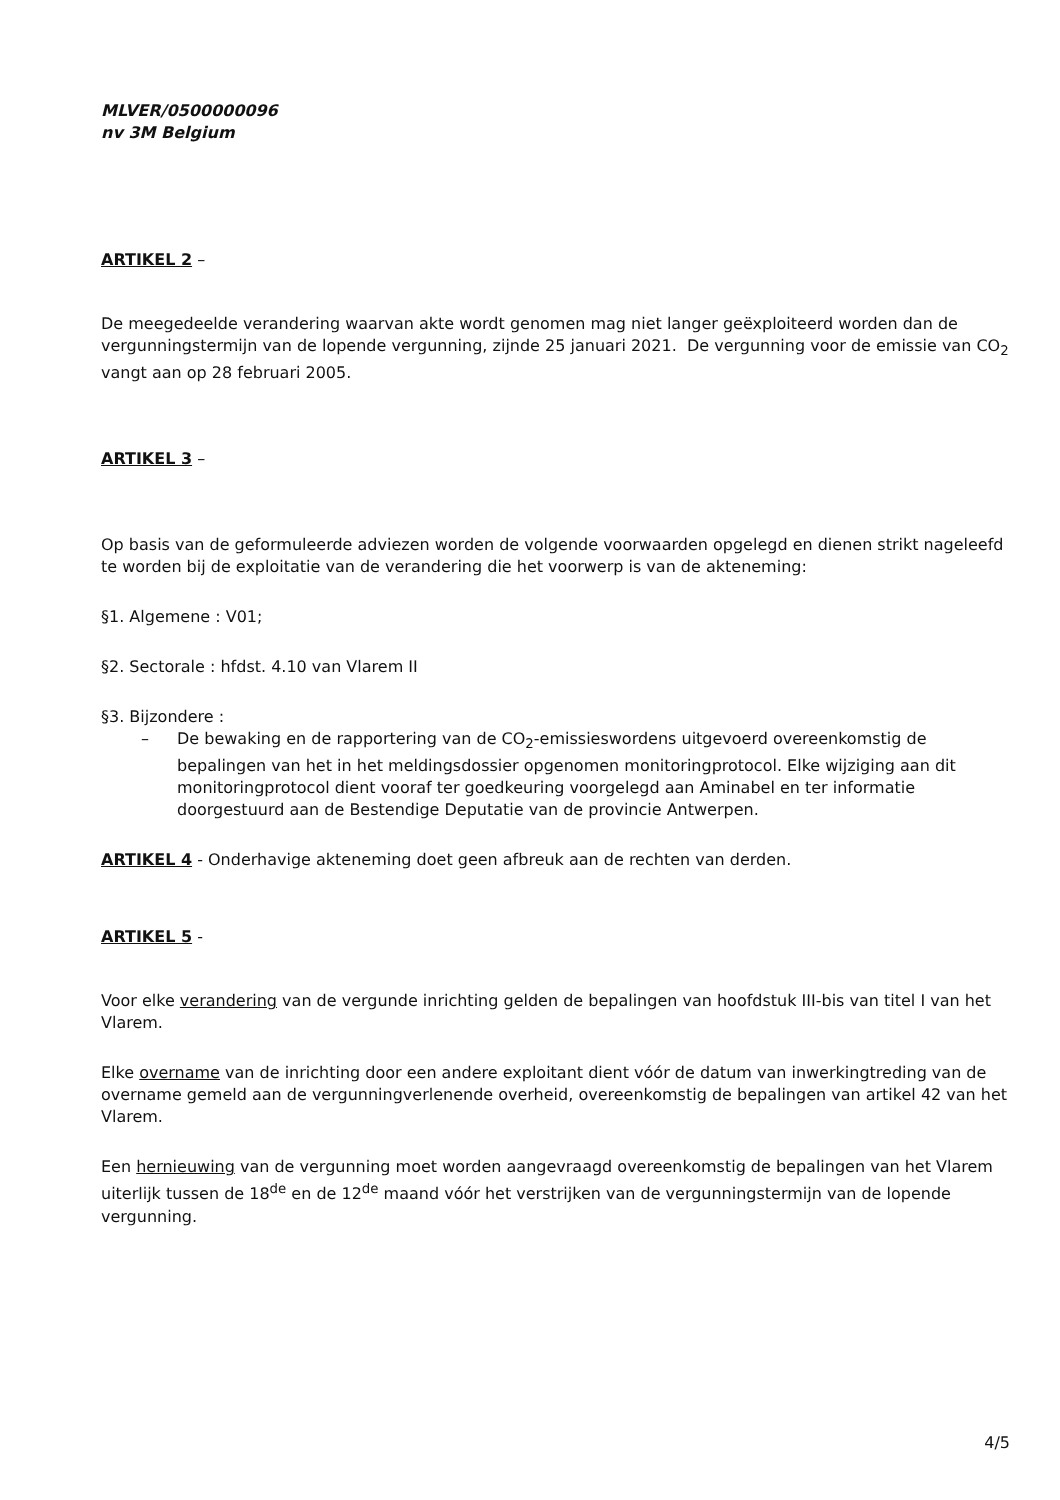MLVER/0500000096
nv 3M Belgium
ARTIKEL 2 –
De meegedeelde verandering waarvan akte wordt genomen mag niet langer geëxploiteerd worden dan de vergunningstermijn van de lopende vergunning, zijnde 25 januari 2021. De vergunning voor de emissie van CO<sub>2</sub> vangt aan op 28 februari 2005.
ARTIKEL 3 –
Op basis van de geformuleerde adviezen worden de volgende voorwaarden opgelegd en dienen strikt nageleefd te worden bij de exploitatie van de verandering die het voorwerp is van de akteneming:
§1. Algemene : V01;
§2. Sectorale : hfdst. 4.10 van Vlarem II
§3. Bijzondere :
– De bewaking en de rapportering van de CO<sub>2</sub>-emissieswordens uitgevoerd overeenkomstig de bepalingen van het in het meldingsdossier opgenomen monitoringprotocol. Elke wijziging aan dit monitoringprotocol dient vooraf ter goedkeuring voorgelegd aan Aminabel en ter informatie doorgestuurd aan de Bestendige Deputatie van de provincie Antwerpen.
ARTIKEL 4 - Onderhavige akteneming doet geen afbreuk aan de rechten van derden.
ARTIKEL 5 -
Voor elke verandering van de vergunde inrichting gelden de bepalingen van hoofdstuk III-bis van titel I van het Vlarem.
Elke overname van de inrichting door een andere exploitant dient vóór de datum van inwerking­treding van de overname gemeld aan de vergunningverlenende overheid, overeenkomstig de be­palingen van artikel 42 van het Vlarem.
Een hernieuwing van de vergunning moet worden aangevraagd overeenkomstig de bepalingen van het Vlarem uiterlijk tussen de 18<sup>de</sup> en de 12<sup>de</sup> maand vóór het verstrijken van de vergunningstermijn van de lopende vergunning.
4/5